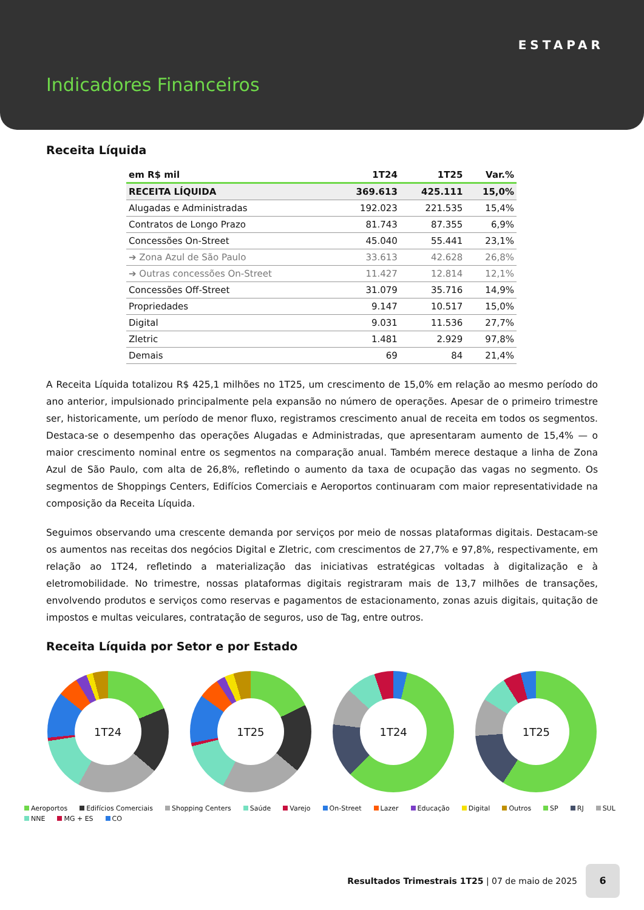ESTAPAR
Indicadores Financeiros
Receita Líquida
| em R$ mil | 1T24 | 1T25 | Var.% |
| --- | --- | --- | --- |
| RECEITA LÍQUIDA | 369.613 | 425.111 | 15,0% |
| Alugadas e Administradas | 192.023 | 221.535 | 15,4% |
| Contratos de Longo Prazo | 81.743 | 87.355 | 6,9% |
| Concessões On-Street | 45.040 | 55.441 | 23,1% |
| ➔ Zona Azul de São Paulo | 33.613 | 42.628 | 26,8% |
| ➔ Outras concessões On-Street | 11.427 | 12.814 | 12,1% |
| Concessões Off-Street | 31.079 | 35.716 | 14,9% |
| Propriedades | 9.147 | 10.517 | 15,0% |
| Digital | 9.031 | 11.536 | 27,7% |
| Zletric | 1.481 | 2.929 | 97,8% |
| Demais | 69 | 84 | 21,4% |
A Receita Líquida totalizou R$ 425,1 milhões no 1T25, um crescimento de 15,0% em relação ao mesmo período do ano anterior, impulsionado principalmente pela expansão no número de operações. Apesar de o primeiro trimestre ser, historicamente, um período de menor fluxo, registramos crescimento anual de receita em todos os segmentos. Destaca-se o desempenho das operações Alugadas e Administradas, que apresentaram aumento de 15,4% — o maior crescimento nominal entre os segmentos na comparação anual. Também merece destaque a linha de Zona Azul de São Paulo, com alta de 26,8%, refletindo o aumento da taxa de ocupação das vagas no segmento. Os segmentos de Shoppings Centers, Edifícios Comerciais e Aeroportos continuaram com maior representatividade na composição da Receita Líquida.
Seguimos observando uma crescente demanda por serviços por meio de nossas plataformas digitais. Destacam-se os aumentos nas receitas dos negócios Digital e Zletric, com crescimentos de 27,7% e 97,8%, respectivamente, em relação ao 1T24, refletindo a materialização das iniciativas estratégicas voltadas à digitalização e à eletromobilidade. No trimestre, nossas plataformas digitais registraram mais de 13,7 milhões de transações, envolvendo produtos e serviços como reservas e pagamentos de estacionamento, zonas azuis digitais, quitação de impostos e multas veiculares, contratação de seguros, uso de Tag, entre outros.
Receita Líquida por Setor e por Estado
1T24 1T25 1T24 1T25
Aeroportos Edifícios Comerciais Shopping Centers Saúde Varejo On-Street Lazer Educação Digital Outros SP RJ SUL NNE MG + ES CO
Resultados Trimestrais 1T25 | 07 de maio de 2025
6